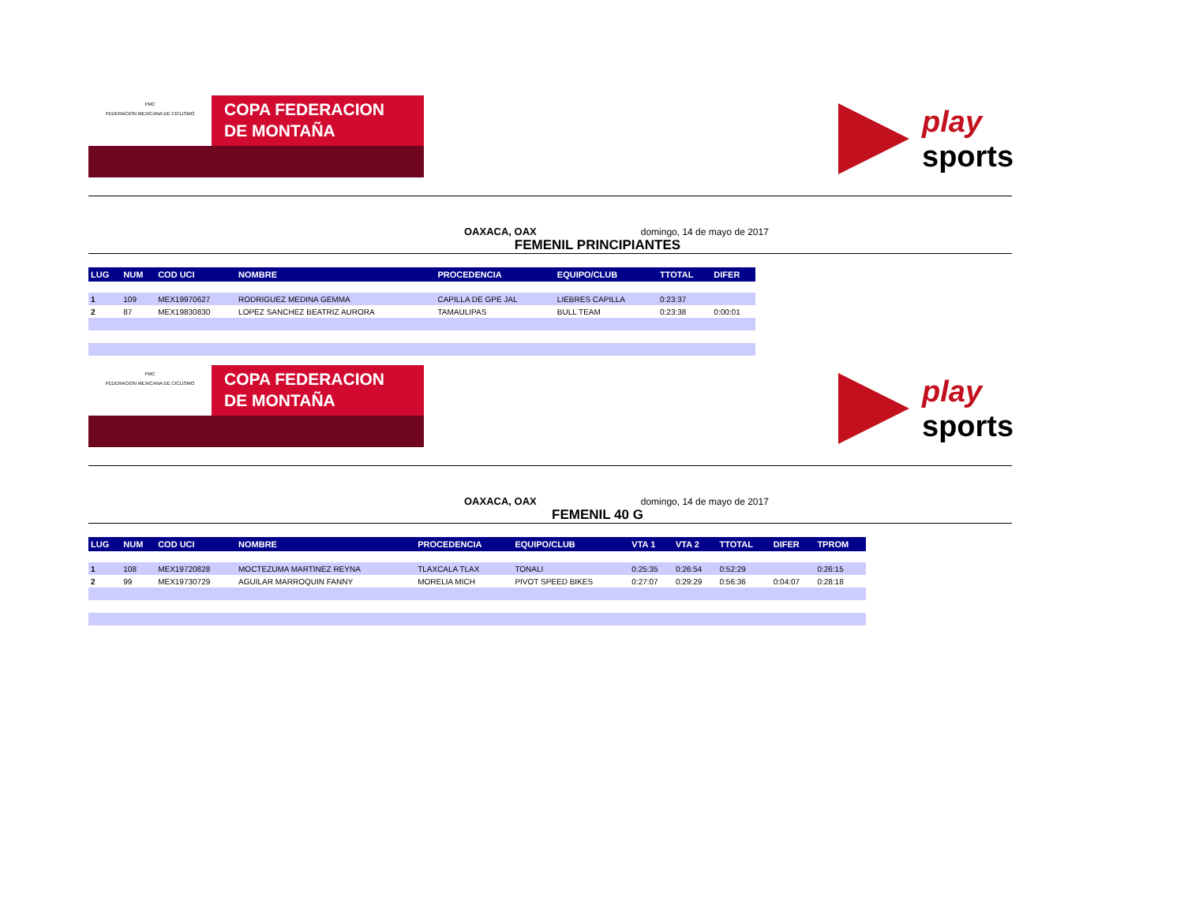FMC
FEDERACION MEXICANA DE CICLISMO
COPA FEDERACION
DE MONTAÑA
play
sports
OAXACA, OAX domingo, 14 de mayo de 2017
FEMENIL PRINCIPIANTES
| LUG | NUM | COD UCI | NOMBRE | PROCEDENCIA | EQUIPO/CLUB | TTOTAL | DIFER |
| --- | --- | --- | --- | --- | --- | --- | --- |
| 1 | 109 | MEX19970627 | RODRIGUEZ MEDINA GEMMA | CAPILLA DE GPE JAL | LIEBRES CAPILLA | 0:23:37 | |
| 2 | 87 | MEX19830830 | LOPEZ SANCHEZ BEATRIZ AURORA | TAMAULIPAS | BULL TEAM | 0:23:38 | 0:00:01 |
FMC
FEDERACION MEXICANA DE CICLISMO
COPA FEDERACION
DE MONTAÑA
play
sports
OAXACA, OAX domingo, 14 de mayo de 2017
FEMENIL 40 G
| LUG | NUM | COD UCI | NOMBRE | PROCEDENCIA | EQUIPO/CLUB | VTA 1 | VTA 2 | TTOTAL | DIFER | TPROM |
| --- | --- | --- | --- | --- | --- | --- | --- | --- | --- | --- |
| 1 | 108 | MEX19720828 | MOCTEZUMA MARTINEZ REYNA | TLAXCALA TLAX | TONALI | 0:25:35 | 0:26:54 | 0:52:29 | | 0:26:15 |
| 2 | 99 | MEX19730729 | AGUILAR MARROQUIN FANNY | MORELIA MICH | PIVOT SPEED BIKES | 0:27:07 | 0:29:29 | 0:56:36 | 0:04:07 | 0:28:18 |